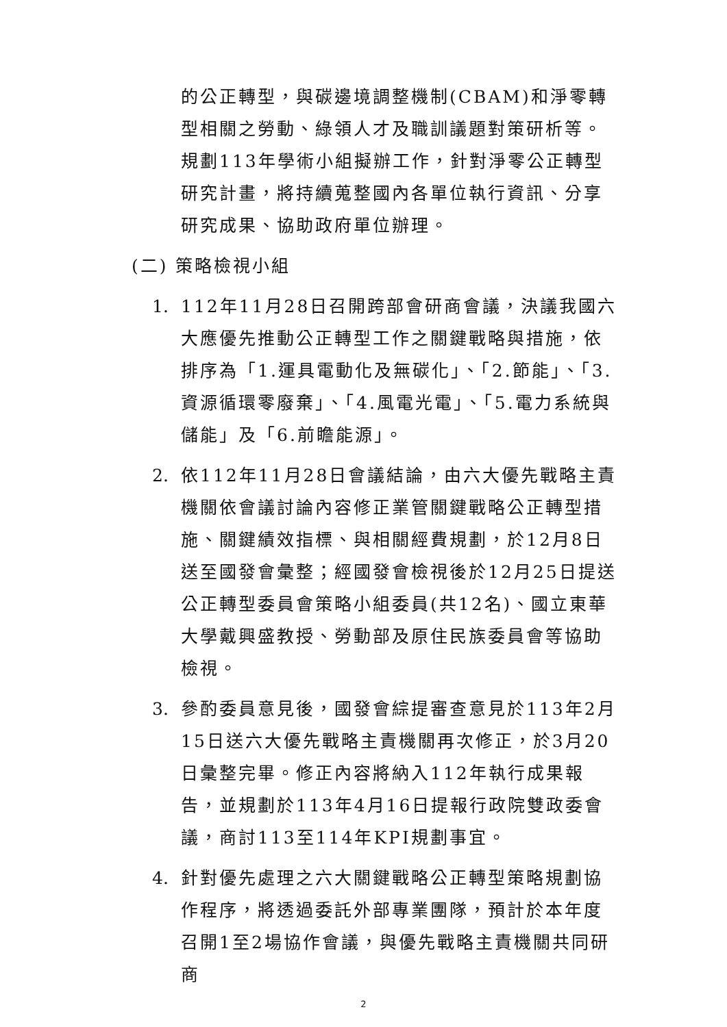的公正轉型，與碳邊境調整機制(CBAM)和淨零轉型相關之勞動、綠領人才及職訓議題對策研析等。規劃113年學術小組擬辦工作，針對淨零公正轉型研究計畫，將持續蒐整國內各單位執行資訊、分享研究成果、協助政府單位辦理。
(二) 策略檢視小組
1. 112年11月28日召開跨部會研商會議，決議我國六大應優先推動公正轉型工作之關鍵戰略與措施，依排序為「1.運具電動化及無碳化」、「2.節能」、「3.資源循環零廢棄」、「4.風電光電」、「5.電力系統與儲能」及「6.前瞻能源」。
2. 依112年11月28日會議結論，由六大優先戰略主責機關依會議討論內容修正業管關鍵戰略公正轉型措施、關鍵績效指標、與相關經費規劃，於12月8日送至國發會彙整；經國發會檢視後於12月25日提送公正轉型委員會策略小組委員(共12名)、國立東華大學戴興盛教授、勞動部及原住民族委員會等協助檢視。
3. 參酌委員意見後，國發會綜提審查意見於113年2月15日送六大優先戰略主責機關再次修正，於3月20日彙整完畢。修正內容將納入112年執行成果報告，並規劃於113年4月16日提報行政院雙政委會議，商討113至114年KPI規劃事宜。
4. 針對優先處理之六大關鍵戰略公正轉型策略規劃協作程序，將透過委託外部專業團隊，預計於本年度召開1至2場協作會議，與優先戰略主責機關共同研商
2